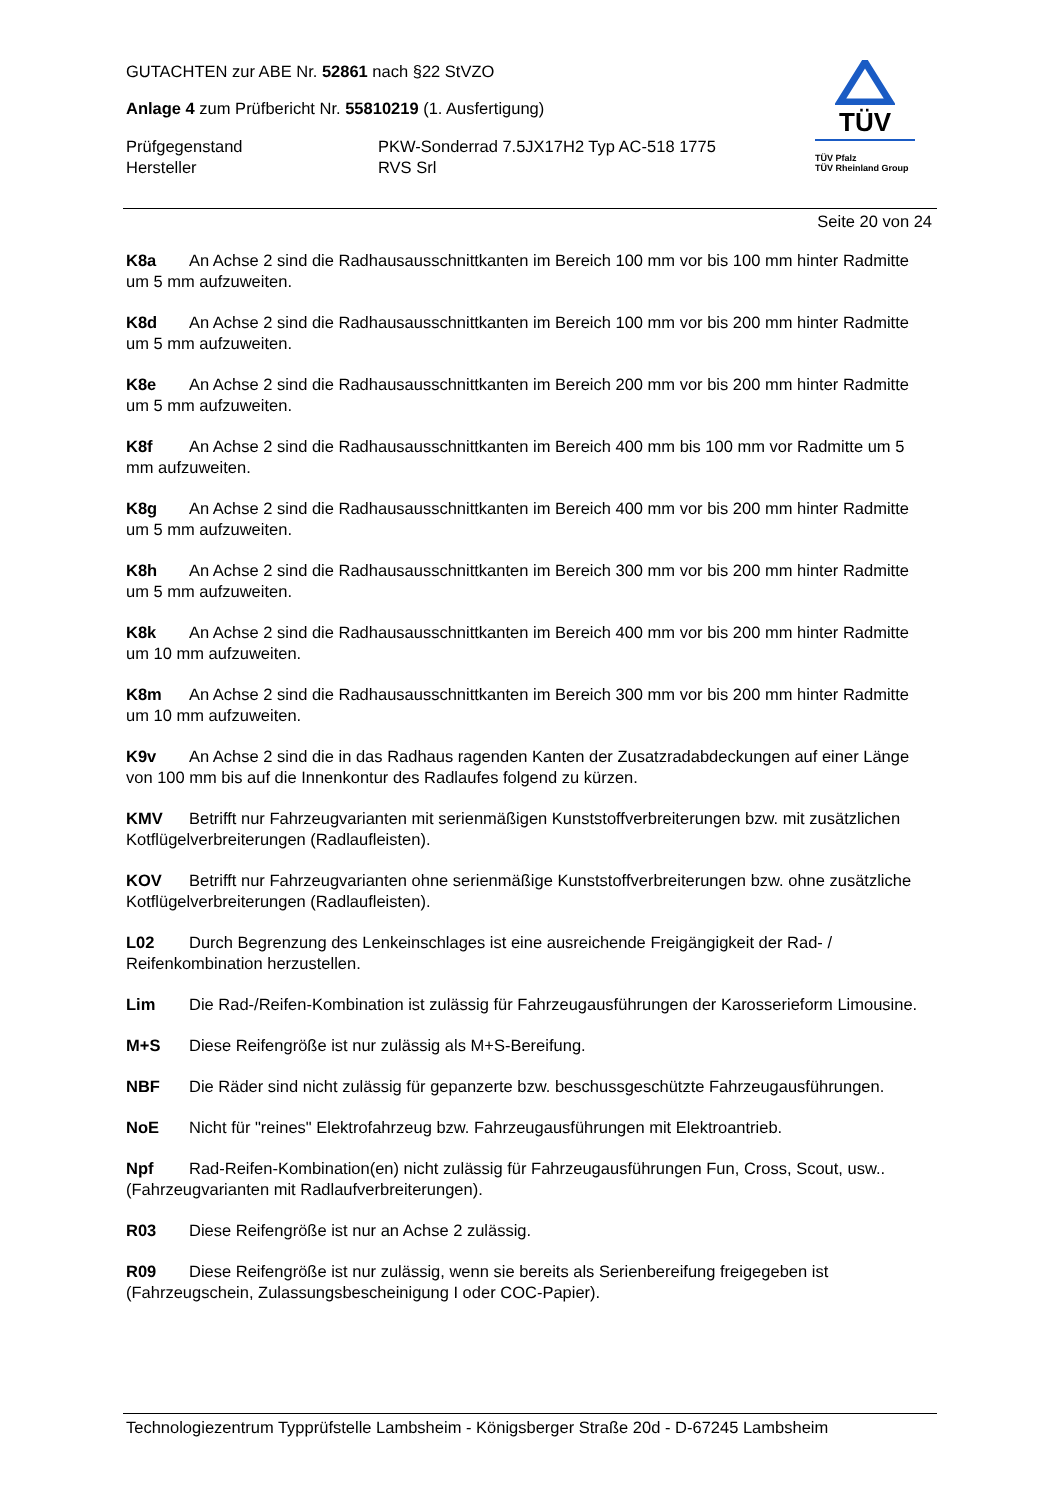GUTACHTEN zur ABE Nr. 52861 nach §22 StVZO
Anlage 4 zum Prüfbericht Nr. 55810219 (1. Ausfertigung)
Prüfgegenstand PKW-Sonderrad 7.5JX17H2 Typ AC-518 1775
Hersteller RVS Srl
TÜV
TÜV Pfalz
TÜV Rheinland Group
Seite 20 von 24
K8a An Achse 2 sind die Radhausausschnittkanten im Bereich 100 mm vor bis 100 mm hinter Radmitte um 5 mm aufzuweiten.
K8d An Achse 2 sind die Radhausausschnittkanten im Bereich 100 mm vor bis 200 mm hinter Radmitte um 5 mm aufzuweiten.
K8e An Achse 2 sind die Radhausausschnittkanten im Bereich 200 mm vor bis 200 mm hinter Radmitte um 5 mm aufzuweiten.
K8f An Achse 2 sind die Radhausausschnittkanten im Bereich 400 mm bis 100 mm vor Radmitte um 5 mm aufzuweiten.
K8g An Achse 2 sind die Radhausausschnittkanten im Bereich 400 mm vor bis 200 mm hinter Radmitte um 5 mm aufzuweiten.
K8h An Achse 2 sind die Radhausausschnittkanten im Bereich 300 mm vor bis 200 mm hinter Radmitte um 5 mm aufzuweiten.
K8k An Achse 2 sind die Radhausausschnittkanten im Bereich 400 mm vor bis 200 mm hinter Radmitte um 10 mm aufzuweiten.
K8m An Achse 2 sind die Radhausausschnittkanten im Bereich 300 mm vor bis 200 mm hinter Radmitte um 10 mm aufzuweiten.
K9v An Achse 2 sind die in das Radhaus ragenden Kanten der Zusatzradabdeckungen auf einer Länge von 100 mm bis auf die Innenkontur des Radlaufes folgend zu kürzen.
KMV Betrifft nur Fahrzeugvarianten mit serienmäßigen Kunststoffverbreiterungen bzw. mit zusätzlichen Kotflügelverbreiterungen (Radlaufleisten).
KOV Betrifft nur Fahrzeugvarianten ohne serienmäßige Kunststoffverbreiterungen bzw. ohne zusätzliche Kotflügelverbreiterungen (Radlaufleisten).
L02 Durch Begrenzung des Lenkeinschlages ist eine ausreichende Freigängigkeit der Rad- / Reifenkombination herzustellen.
Lim Die Rad-/Reifen-Kombination ist zulässig für Fahrzeugausführungen der Karosserieform Limousine.
M+S Diese Reifengröße ist nur zulässig als M+S-Bereifung.
NBF Die Räder sind nicht zulässig für gepanzerte bzw. beschussgeschützte Fahrzeugausführungen.
NoE Nicht für "reines" Elektrofahrzeug bzw. Fahrzeugausführungen mit Elektroantrieb.
Npf Rad-Reifen-Kombination(en) nicht zulässig für Fahrzeugausführungen Fun, Cross, Scout, usw.. (Fahrzeugvarianten mit Radlaufverbreiterungen).
R03 Diese Reifengröße ist nur an Achse 2 zulässig.
R09 Diese Reifengröße ist nur zulässig, wenn sie bereits als Serienbereifung freigegeben ist (Fahrzeugschein, Zulassungsbescheinigung I oder COC-Papier).
Technologiezentrum Typprüfstelle Lambsheim - Königsberger Straße 20d - D-67245 Lambsheim